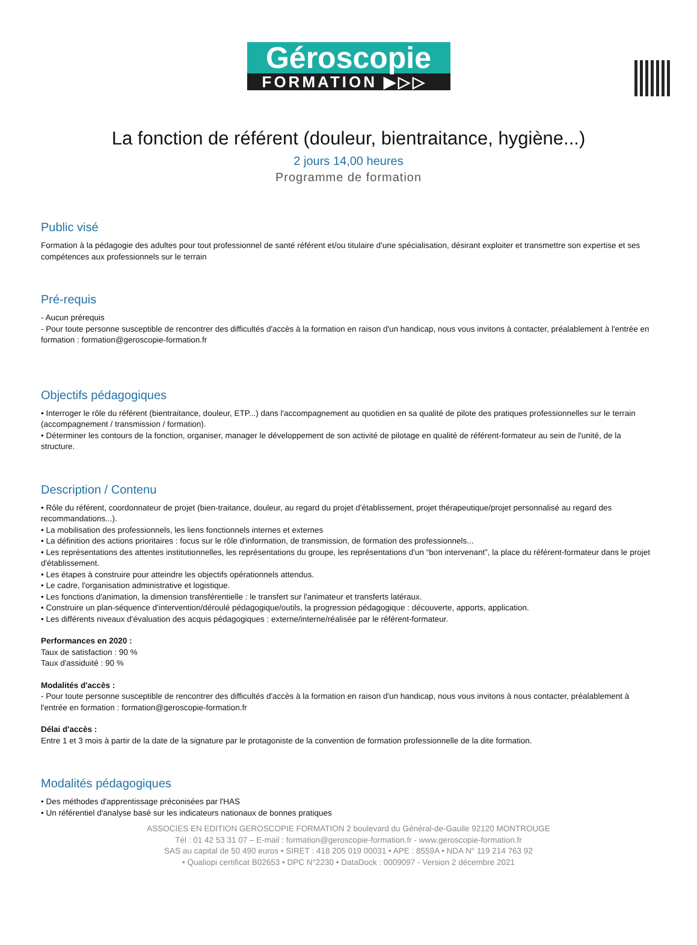Géroscopie
FORMATION ▶▷▷
La fonction de référent (douleur, bientraitance, hygiène...)
2 jours 14,00 heures
Programme de formation
Public visé
Formation à la pédagogie des adultes pour tout professionnel de santé référent et/ou titulaire d'une spécialisation, désirant exploiter et transmettre son expertise et ses compétences aux professionnels sur le terrain
Pré-requis
- Aucun prérequis
- Pour toute personne susceptible de rencontrer des difficultés d'accès à la formation en raison d'un handicap, nous vous invitons à contacter, préalablement à l'entrée en formation : formation@geroscopie-formation.fr
Objectifs pédagogiques
• Interroger le rôle du référent (bientraitance, douleur, ETP...) dans l'accompagnement au quotidien en sa qualité de pilote des pratiques professionnelles sur le terrain (accompagnement / transmission / formation).
• Déterminer les contours de la fonction, organiser, manager le développement de son activité de pilotage en qualité de référent-formateur au sein de l'unité, de la structure.
Description / Contenu
• Rôle du référent, coordonnateur de projet (bien-traitance, douleur, au regard du projet d'établissement, projet thérapeutique/projet personnalisé au regard des recommandations...).
• La mobilisation des professionnels, les liens fonctionnels internes et externes
• La définition des actions prioritaires : focus sur le rôle d'information, de transmission, de formation des professionnels...
• Les représentations des attentes institutionnelles, les représentations du groupe, les représentations d'un “bon intervenant”, la place du référent-formateur dans le projet d'établissement.
• Les étapes à construire pour atteindre les objectifs opérationnels attendus.
• Le cadre, l'organisation administrative et logistique.
• Les fonctions d'animation, la dimension transférentielle : le transfert sur l'animateur et transferts latéraux.
• Construire un plan-séquence d'intervention/déroulé pédagogique/outils, la progression pédagogique : découverte, apports, application.
• Les différents niveaux d'évaluation des acquis pédagogiques : externe/interne/réalisée par le référent-formateur.
Performances en 2020 :
Taux de satisfaction : 90 %
Taux d'assiduité : 90 %
Modalités d'accès :
- Pour toute personne susceptible de rencontrer des difficultés d'accès à la formation en raison d'un handicap, nous vous invitons à nous contacter, préalablement à l'entrée en formation : formation@geroscopie-formation.fr
Délai d'accès :
Entre 1 et 3 mois à partir de la date de la signature par le protagoniste de la convention de formation professionnelle de la dite formation.
Modalités pédagogiques
• Des méthodes d'apprentissage préconisées par l'HAS
• Un référentiel d'analyse basé sur les indicateurs nationaux de bonnes pratiques
ASSOCIES EN EDITION GEROSCOPIE FORMATION 2 boulevard du Général-de-Gaulle 92120 MONTROUGE
Tél : 01 42 53 31 07 – E-mail : formation@geroscopie-formation.fr - www.geroscopie-formation.fr
SAS au capital de 50 490 euros • SIRET : 418 205 019 00031 • APE : 8559A • NDA N° 119 214 763 92
• Qualiopi certificat B02653 • DPC N°2230 • DataDock : 0009097 - Version 2 décembre 2021